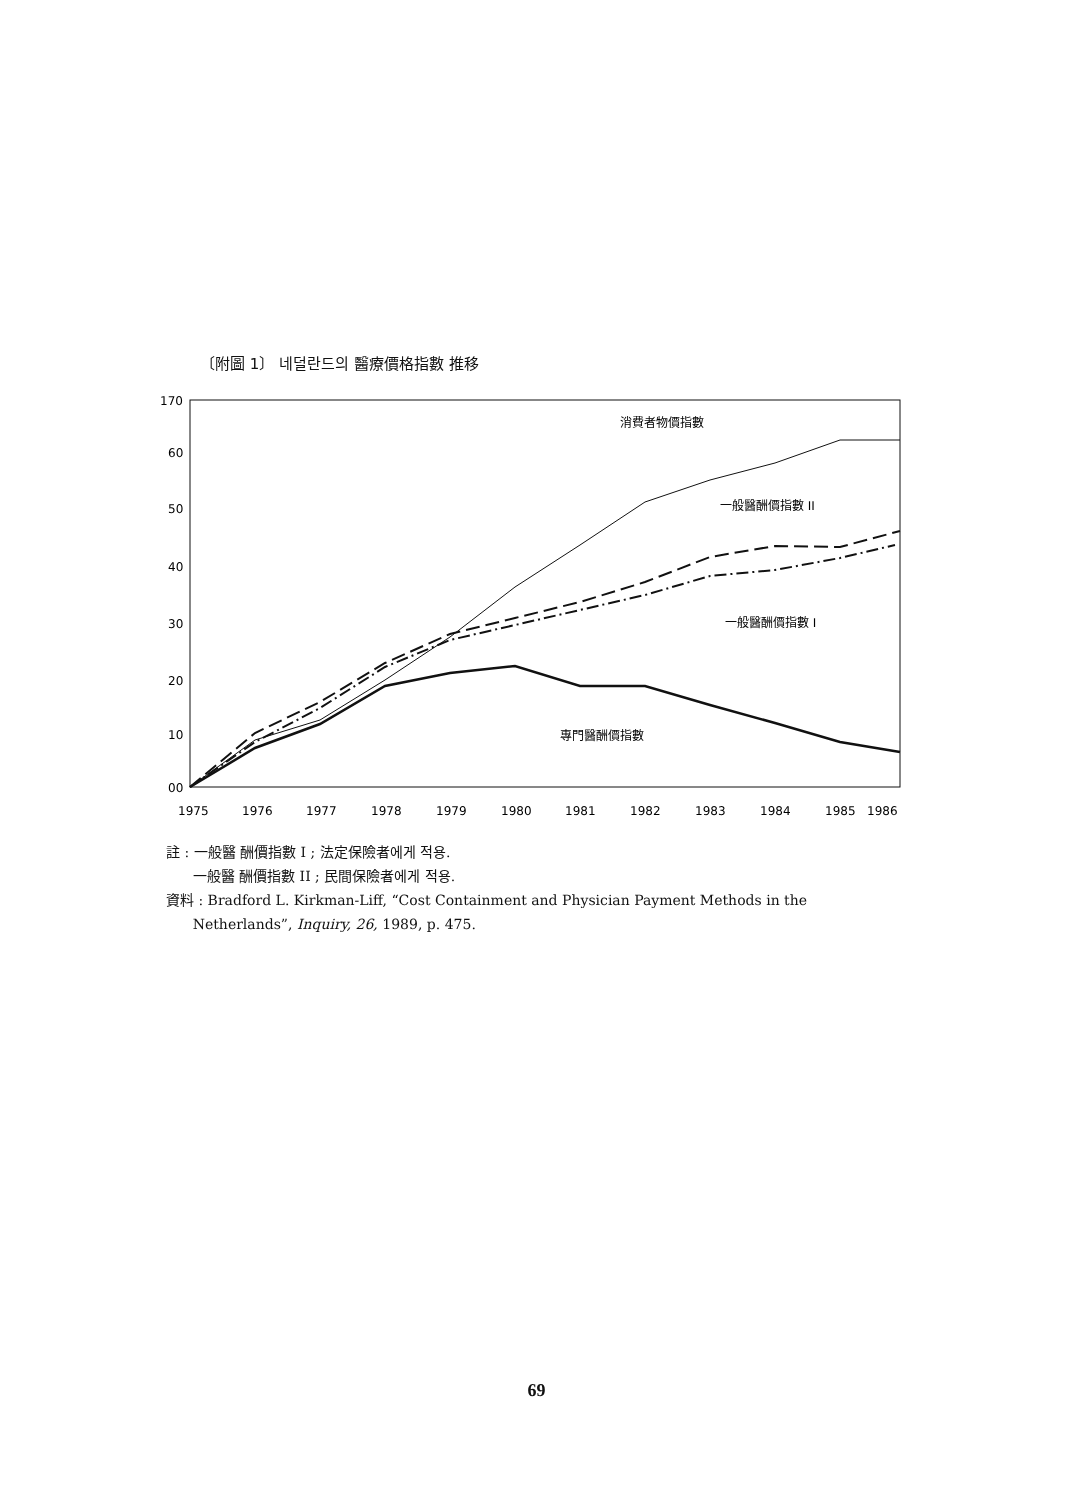〔附圖 1〕 네덜란드의 醫療價格指數 推移
170
60
50
40
30
20
10
00
1975
1976
1977
1978
1979
1980
1981
1982
1983
1984
1985
1986
消費者物價指數
一般醫酬價指數 II
一般醫酬價指數 I
專門醫酬價指數
註 : 一般醫 酬價指數 I ; 法定保險者에게 적용.
一般醫 酬價指數 II ; 民間保險者에게 적용.
資料 : Bradford L. Kirkman-Liff, “Cost Containment and Physician Payment Methods in the
Netherlands”, Inquiry, 26, 1989, p. 475.
69